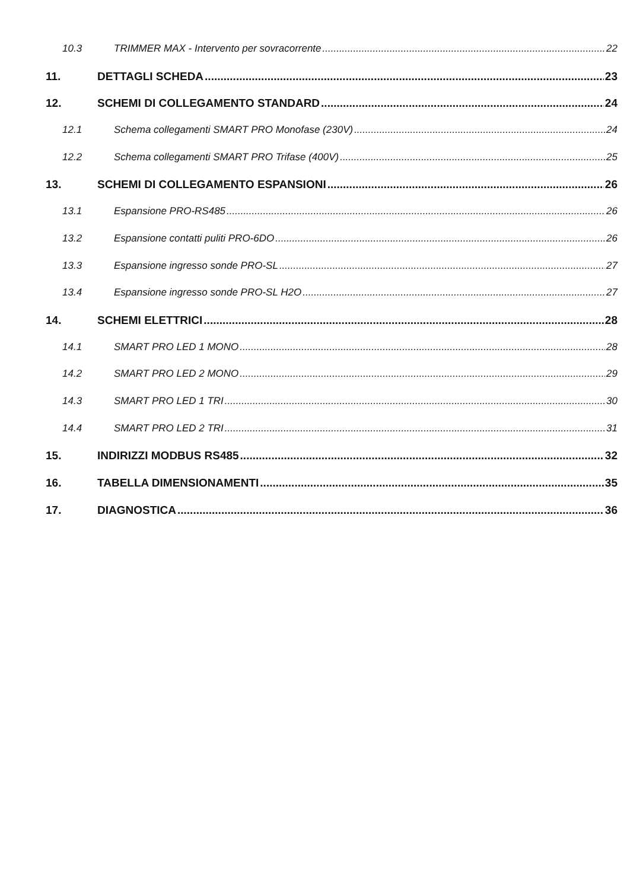10.3 TRIMMER MAX - Intervento per sovracorrente 22
11. DETTAGLI SCHEDA 23
12. SCHEMI DI COLLEGAMENTO STANDARD 24
12.1 Schema collegamenti SMART PRO Monofase (230V) 24
12.2 Schema collegamenti SMART PRO Trifase (400V) 25
13. SCHEMI DI COLLEGAMENTO ESPANSIONI 26
13.1 Espansione PRO-RS485 26
13.2 Espansione contatti puliti PRO-6DO 26
13.3 Espansione ingresso sonde PRO-SL 27
13.4 Espansione ingresso sonde PRO-SL H2O 27
14. SCHEMI ELETTRICI 28
14.1 SMART PRO LED 1 MONO 28
14.2 SMART PRO LED 2 MONO 29
14.3 SMART PRO LED 1 TRI 30
14.4 SMART PRO LED 2 TRI 31
15. INDIRIZZI MODBUS RS485 32
16. TABELLA DIMENSIONAMENTI 35
17. DIAGNOSTICA 36